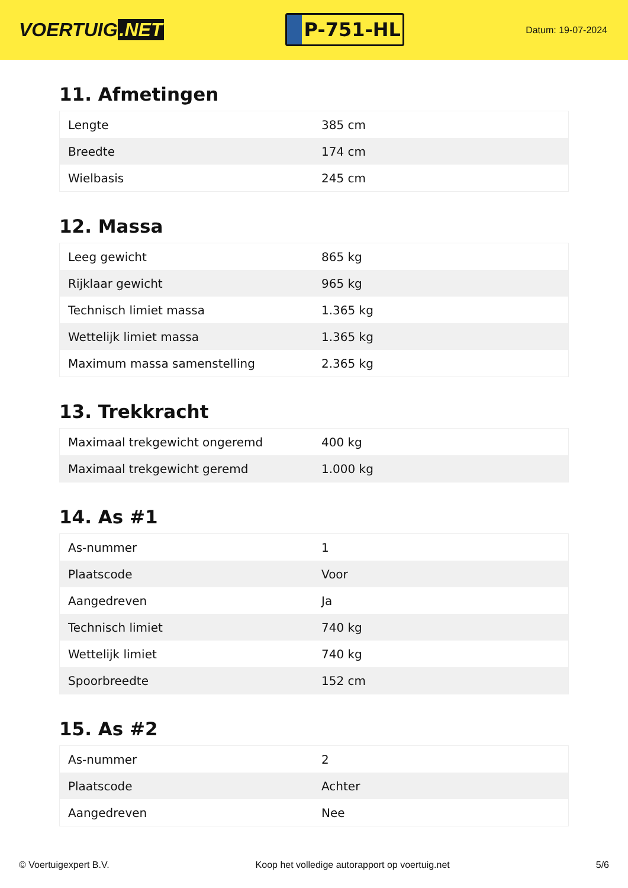VOERTUIG.NET
P-751-HL
Datum: 19-07-2024
11. Afmetingen
| Lengte | 385 cm |
| Breedte | 174 cm |
| Wielbasis | 245 cm |
12. Massa
| Leeg gewicht | 865 kg |
| Rijklaar gewicht | 965 kg |
| Technisch limiet massa | 1.365 kg |
| Wettelijk limiet massa | 1.365 kg |
| Maximum massa samenstelling | 2.365 kg |
13. Trekkracht
| Maximaal trekgewicht ongeremd | 400 kg |
| Maximaal trekgewicht geremd | 1.000 kg |
14. As #1
| As-nummer | 1 |
| Plaatscode | Voor |
| Aangedreven | Ja |
| Technisch limiet | 740 kg |
| Wettelijk limiet | 740 kg |
| Spoorbreedte | 152 cm |
15. As #2
| As-nummer | 2 |
| Plaatscode | Achter |
| Aangedreven | Nee |
© Voertuigexpert B.V. Koop het volledige autorapport op voertuig.net 5/6